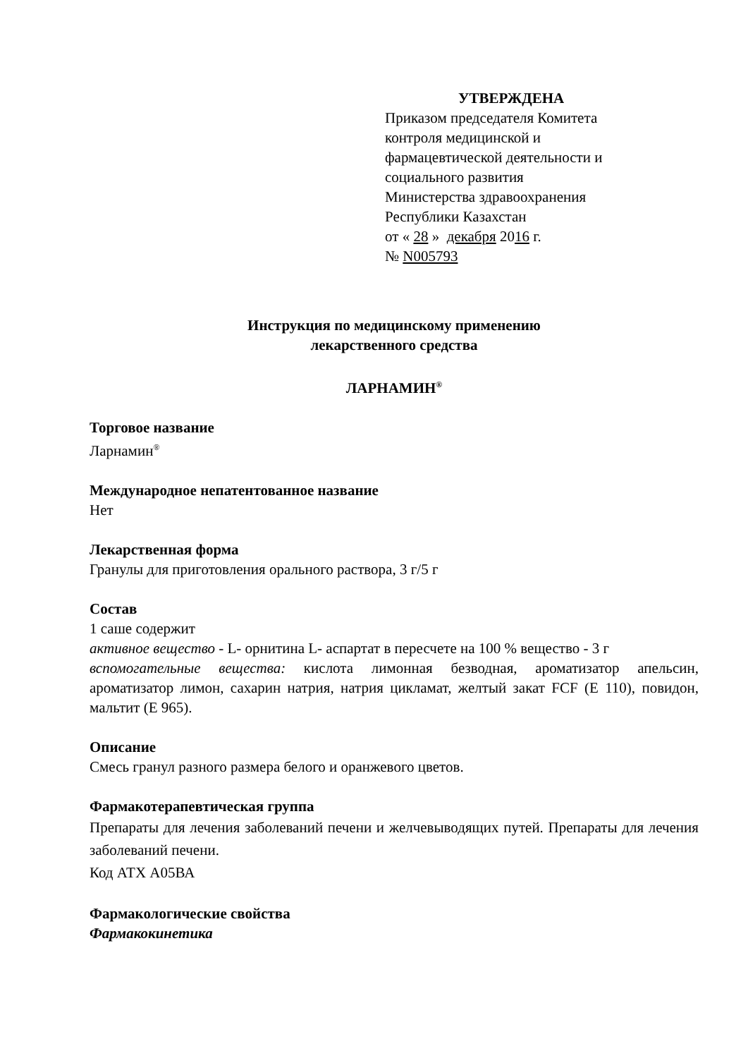УТВЕРЖДЕНА
Приказом председателя Комитета
контроля медицинской и
фармацевтической деятельности и
социального развития
Министерства здравоохранения
Республики Казахстан
от « 28 » декабря 2016 г.
№ N005793
Инструкция по медицинскому применению
лекарственного средства
ЛАРНАМИН<sup>®</sup>
Торговое название
Ларнамин<sup>®</sup>
Международное непатентованное название
Нет
Лекарственная форма
Гранулы для приготовления орального раствора, 3 г/5 г
Состав
1 саше содержит
активное вещество - L- орнитина L- аспартат в пересчете на 100 % вещество - 3 г
вспомогательные вещества: кислота лимонная безводная, ароматизатор апельсин, ароматизатор лимон, сахарин натрия, натрия цикламат, желтый закат FCF (Е 110), повидон, мальтит (Е 965).
Описание
Смесь гранул разного размера белого и оранжевого цветов.
Фармакотерапевтическая группа
Препараты для лечения заболеваний печени и желчевыводящих путей. Препараты для лечения заболеваний печени.
Код АТХ А05ВА
Фармакологические свойства
Фармакокинетика